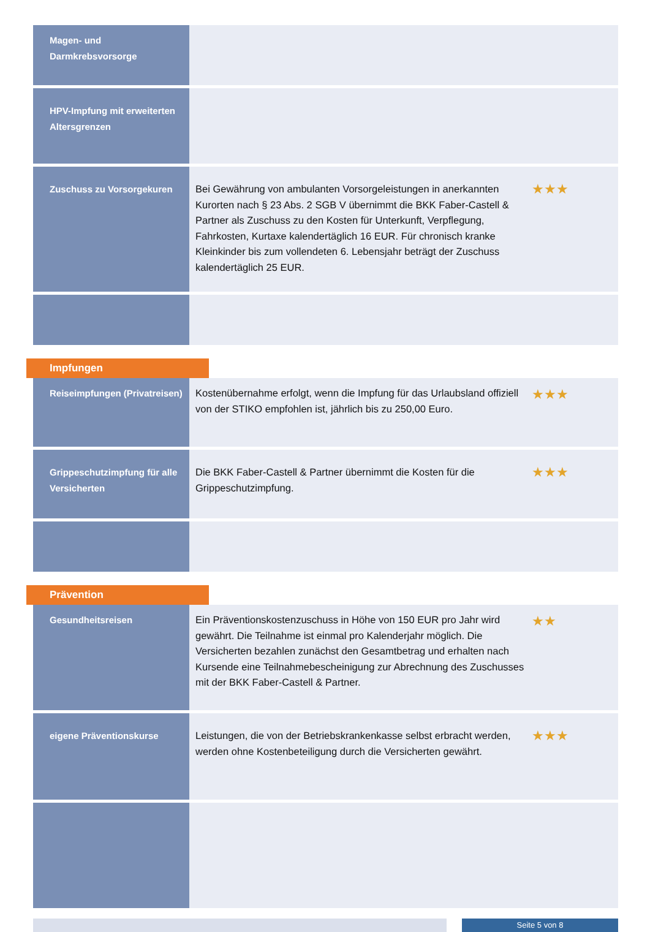| Magen- und Darmkrebsvorsorge | | |
| HPV-Impfung mit erweiterten Altersgrenzen | | |
| Zuschuss zu Vorsorgekuren | Bei Gewährung von ambulanten Vorsorgeleistungen in anerkannten Kurorten nach § 23 Abs. 2 SGB V übernimmt die BKK Faber-Castell & Partner als Zuschuss zu den Kosten für Unterkunft, Verpflegung, Fahrkosten, Kurtaxe kalendertäglich 16 EUR. Für chronisch kranke Kleinkinder bis zum vollendeten 6. Lebensjahr beträgt der Zuschuss kalendertäglich 25 EUR. | ★★★ |
Impfungen
| Reiseimpfungen (Privatreisen) | Kostenübernahme erfolgt, wenn die Impfung für das Urlaubsland offiziell von der STIKO empfohlen ist, jährlich bis zu 250,00 Euro. | ★★★ |
| Grippeschutzimpfung für alle Versicherten | Die BKK Faber-Castell & Partner übernimmt die Kosten für die Grippeschutzimpfung. | ★★★ |
Prävention
| Gesundheitsreisen | Ein Präventionskostenzuschuss in Höhe von 150 EUR pro Jahr wird gewährt. Die Teilnahme ist einmal pro Kalenderjahr möglich. Die Versicherten bezahlen zunächst den Gesamtbetrag und erhalten nach Kursende eine Teilnahmebescheinigung zur Abrechnung des Zuschusses mit der BKK Faber-Castell & Partner. | ★★ |
| eigene Präventionskurse | Leistungen, die von der Betriebskrankenkasse selbst erbracht werden, werden ohne Kostenbeteiligung durch die Versicherten gewährt. | ★★★ |
Seite 5 von 8